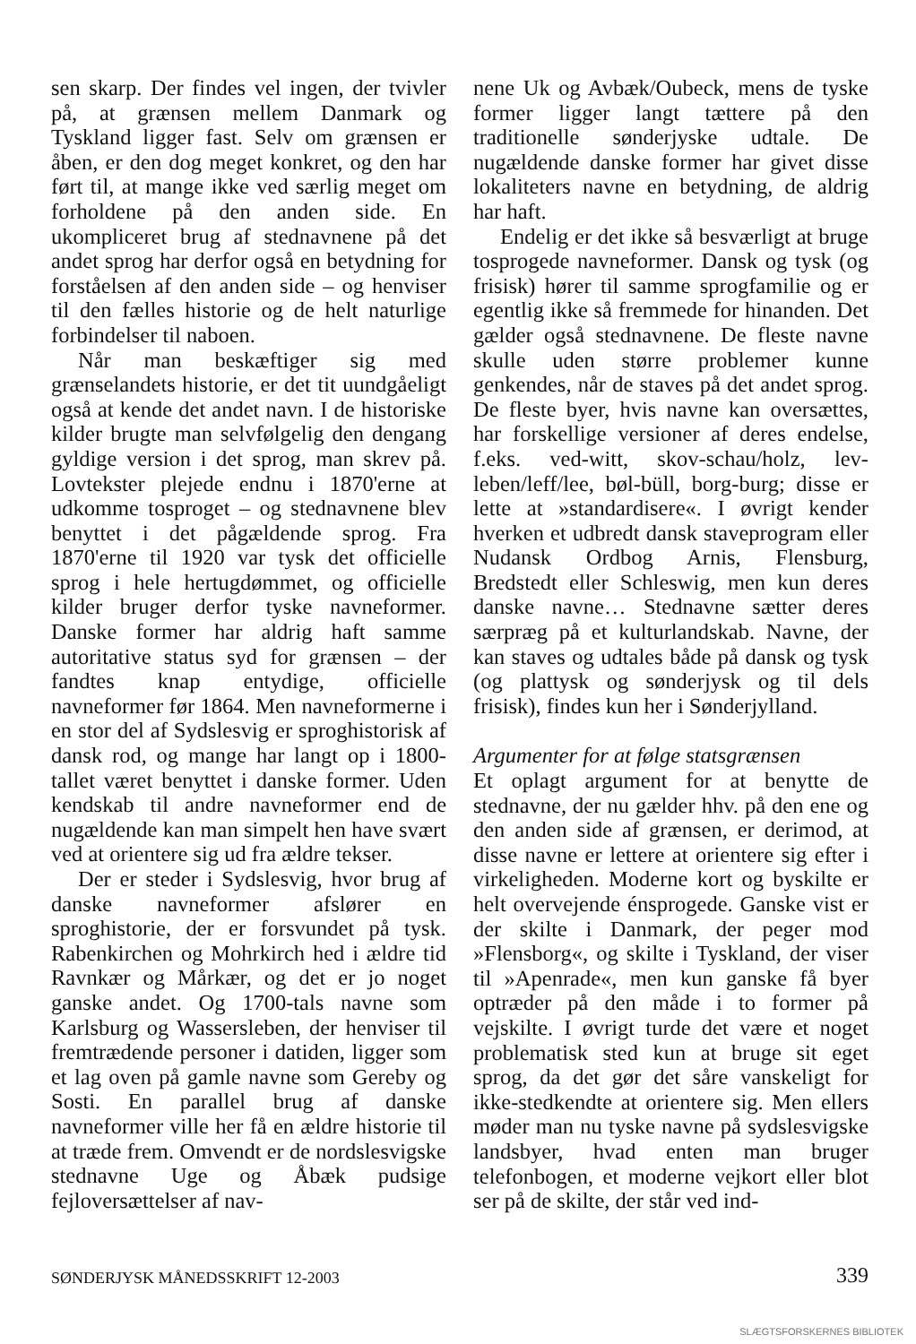sen skarp. Der findes vel ingen, der tvivler på, at grænsen mellem Danmark og Tyskland ligger fast. Selv om grænsen er åben, er den dog meget konkret, og den har ført til, at mange ikke ved særlig meget om forholdene på den anden side. En ukompliceret brug af stednavnene på det andet sprog har derfor også en betydning for forståelsen af den anden side – og henviser til den fælles historie og de helt naturlige forbindelser til naboen.
Når man beskæftiger sig med grænselandets historie, er det tit uundgåeligt også at kende det andet navn. I de historiske kilder brugte man selvfølgelig den dengang gyldige version i det sprog, man skrev på. Lovtekster plejede endnu i 1870'erne at udkomme tosproget – og stednavnene blev benyttet i det pågældende sprog. Fra 1870'erne til 1920 var tysk det officielle sprog i hele hertugdømmet, og officielle kilder bruger derfor tyske navneformer. Danske former har aldrig haft samme autoritative status syd for grænsen – der fandtes knap entydige, officielle navneformer før 1864. Men navneformerne i en stor del af Sydslesvig er sproghistorisk af dansk rod, og mange har langt op i 1800-tallet været benyttet i danske former. Uden kendskab til andre navneformer end de nugældende kan man simpelt hen have svært ved at orientere sig ud fra ældre tekser.
Der er steder i Sydslesvig, hvor brug af danske navneformer afslører en sproghistorie, der er forsvundet på tysk. Rabenkirchen og Mohrkirch hed i ældre tid Ravnkær og Mårkær, og det er jo noget ganske andet. Og 1700-tals navne som Karlsburg og Wassersleben, der henviser til fremtrædende personer i datiden, ligger som et lag oven på gamle navne som Gereby og Sosti. En parallel brug af danske navneformer ville her få en ældre historie til at træde frem. Omvendt er de nordslesvigske stednavne Uge og Åbæk pudsige fejloversættelser af nav-
nene Uk og Avbæk/Oubeck, mens de tyske former ligger langt tættere på den traditionelle sønderjyske udtale. De nugældende danske former har givet disse lokaliteters navne en betydning, de aldrig har haft.
Endelig er det ikke så besværligt at bruge tosprogede navneformer. Dansk og tysk (og frisisk) hører til samme sprogfamilie og er egentlig ikke så fremmede for hinanden. Det gælder også stednavnene. De fleste navne skulle uden større problemer kunne genkendes, når de staves på det andet sprog. De fleste byer, hvis navne kan oversættes, har forskellige versioner af deres endelse, f.eks. ved-witt, skov-schau/holz, lev-leben/leff/lee, bøl-büll, borg-burg; disse er lette at »standardisere«. I øvrigt kender hverken et udbredt dansk staveprogram eller Nudansk Ordbog Arnis, Flensburg, Bredstedt eller Schleswig, men kun deres danske navne… Stednavne sætter deres særpræg på et kulturlandskab. Navne, der kan staves og udtales både på dansk og tysk (og plattysk og sønderjysk og til dels frisisk), findes kun her i Sønderjylland.
Argumenter for at følge statsgrænsen
Et oplagt argument for at benytte de stednavne, der nu gælder hhv. på den ene og den anden side af grænsen, er derimod, at disse navne er lettere at orientere sig efter i virkeligheden. Moderne kort og byskilte er helt overvejende énsprogede. Ganske vist er der skilte i Danmark, der peger mod »Flensborg«, og skilte i Tyskland, der viser til »Apenrade«, men kun ganske få byer optræder på den måde i to former på vejskilte. I øvrigt turde det være et noget problematisk sted kun at bruge sit eget sprog, da det gør det såre vanskeligt for ikke-stedkendte at orientere sig. Men ellers møder man nu tyske navne på sydslesvigske landsbyer, hvad enten man bruger telefonbogen, et moderne vejkort eller blot ser på de skilte, der står ved ind-
SØNDERJYSK MÅNEDSSKRIFT 12-2003 339
SLÆGTSFORSKERNES BIBLIOTEK